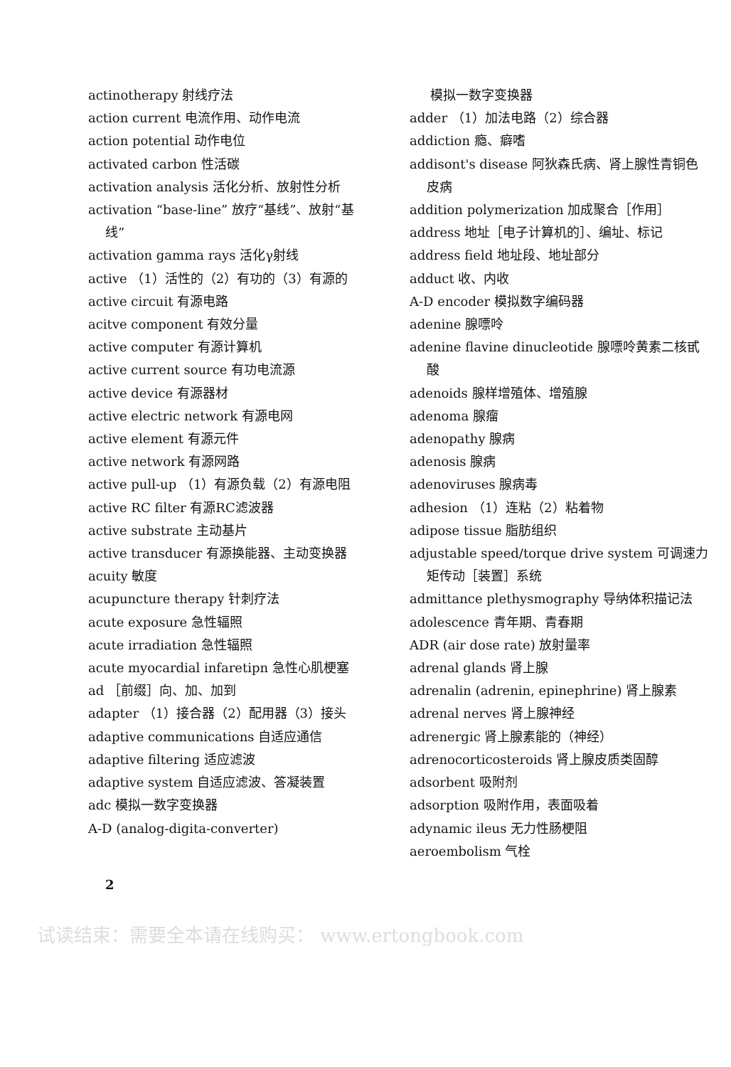actinotherapy 射线疗法
action current 电流作用、动作电流
action potential 动作电位
activated carbon 性活碳
activation analysis 活化分析、放射性分析
activation “base-line” 放疗“基线”、放射“基线”
activation gamma rays 活化γ射线
active （1）活性的（2）有功的（3）有源的
active circuit 有源电路
acitve component 有效分量
active computer 有源计算机
active current source 有功电流源
active device 有源器材
active electric network 有源电网
active element 有源元件
active network 有源网路
active pull-up （1）有源负载（2）有源电阻
active RC filter 有源RC滤波器
active substrate 主动基片
active transducer 有源换能器、主动变换器
acuity 敏度
acupuncture therapy 针刺疗法
acute exposure 急性辐照
acute irradiation 急性辐照
acute myocardial infaretipn 急性心肌梗塞
ad ［前缀］向、加、加到
adapter （1）接合器（2）配用器（3）接头
adaptive communications 自适应通信
adaptive filtering 适应滤波
adaptive system 自适应滤波、答凝装置
adc 模拟一数字变换器
A-D (analog-digita-converter)
模拟一数字变换器
adder （1）加法电路（2）综合器
addiction 瘾、癖嗜
addisont's disease 阿狄森氏病、肾上腺性青铜色皮病
addition polymerization 加成聚合［作用］
address 地址［电子计算机的］、编址、标记
address field 地址段、地址部分
adduct 收、内收
A-D encoder 模拟数字编码器
adenine 腺嘌呤
adenine flavine dinucleotide 腺嘌呤黄素二核甙酸
adenoids 腺样增殖体、增殖腺
adenoma 腺瘤
adenopathy 腺病
adenosis 腺病
adenoviruses 腺病毒
adhesion （1）连粘（2）粘着物
adipose tissue 脂肪组织
adjustable speed/torque drive system 可调速力矩传动［装置］系统
admittance plethysmography 导纳体积描记法
adolescence 青年期、青春期
ADR (air dose rate) 放射量率
adrenal glands 肾上腺
adrenalin (adrenin, epinephrine) 肾上腺素
adrenal nerves 肾上腺神经
adrenergic 肾上腺素能的（神经）
adrenocorticosteroids 肾上腺皮质类固醇
adsorbent 吸附剂
adsorption 吸附作用，表面吸着
adynamic ileus 无力性肠梗阻
aeroembolism 气栓
2
试读结束：需要全本请在线购买： www.ertongbook.com